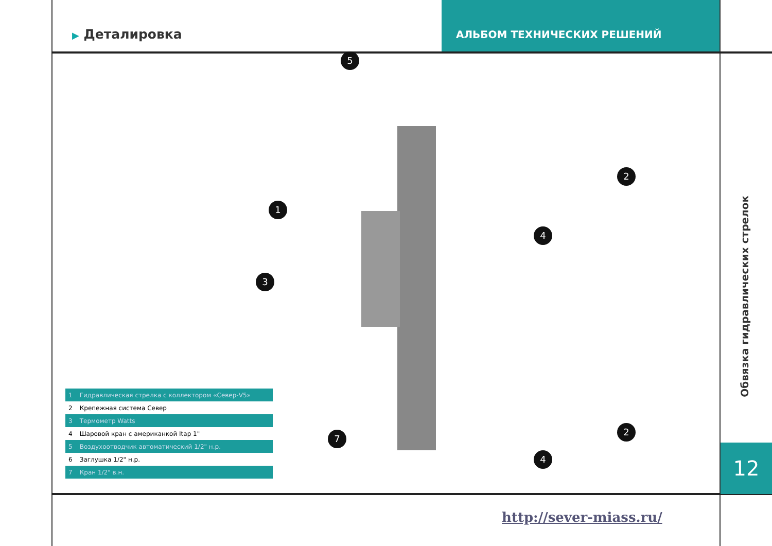▶ Деталировка
АЛЬБОМ ТЕХНИЧЕСКИХ РЕШЕНИЙ
| 1 | Гидравлическая стрелка с коллектором «Север-V5» |
| 2 | Крепежная система Север |
| 3 | Термометр Watts |
| 4 | Шаровой кран с американкой Itap 1" |
| 5 | Воздухоотводчик автоматический 1/2" н.р. |
| 6 | Заглушка 1/2" н.р. |
| 7 | Кран 1/2" в.н. |
5
1
3
7
4
4
2
2
Обвязка гидравлических стрелок
12
http://sever-miass.ru/